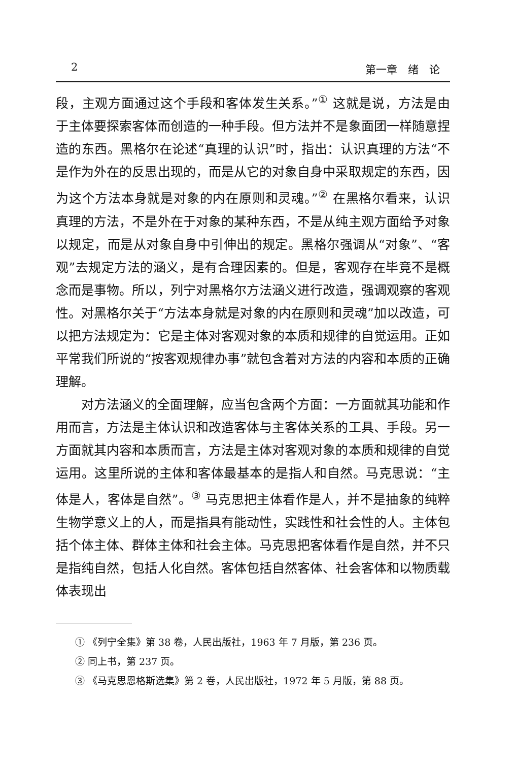2 第一章　绪　论
段，主观方面通过这个手段和客体发生关系。”<sup>①</sup> 这就是说，方法是由于主体要探索客体而创造的一种手段。但方法并不是象面团一样随意捏造的东西。黑格尔在论述“真理的认识”时，指出：认识真理的方法“不是作为外在的反思出现的，而是从它的对象自身中采取规定的东西，因为这个方法本身就是对象的内在原则和灵魂。”<sup>②</sup> 在黑格尔看来，认识真理的方法，不是外在于对象的某种东西，不是从纯主观方面给予对象以规定，而是从对象自身中引伸出的规定。黑格尔强调从“对象”、“客观”去规定方法的涵义，是有合理因素的。但是，客观存在毕竟不是概念而是事物。所以，列宁对黑格尔方法涵义进行改造，强调观察的客观性。对黑格尔关于“方法本身就是对象的内在原则和灵魂”加以改造，可以把方法规定为：它是主体对客观对象的本质和规律的自觉运用。正如平常我们所说的“按客观规律办事”就包含着对方法的内容和本质的正确理解。
对方法涵义的全面理解，应当包含两个方面：一方面就其功能和作用而言，方法是主体认识和改造客体与主客体关系的工具、手段。另一方面就其内容和本质而言，方法是主体对客观对象的本质和规律的自觉运用。这里所说的主体和客体最基本的是指人和自然。马克思说：“主体是人，客体是自然”。<sup>③</sup> 马克思把主体看作是人，并不是抽象的纯粹生物学意义上的人，而是指具有能动性，实践性和社会性的人。主体包括个体主体、群体主体和社会主体。马克思把客体看作是自然，并不只是指纯自然，包括人化自然。客体包括自然客体、社会客体和以物质载体表现出
① 《列宁全集》第 38 卷，人民出版社，1963 年 7 月版，第 236 页。
② 同上书，第 237 页。
③ 《马克思恩格斯选集》第 2 卷，人民出版社，1972 年 5 月版，第 88 页。